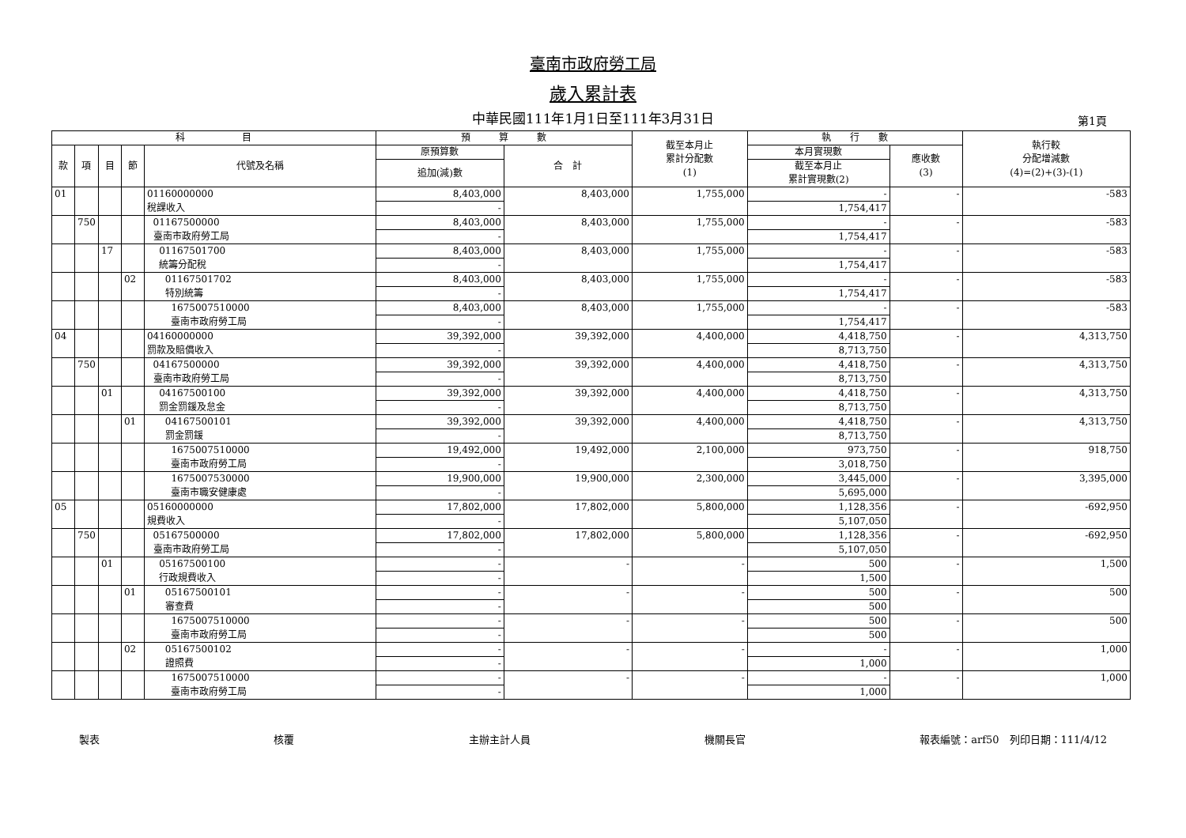臺南市政府勞工局
歲入累計表
中華民國111年1月1日至111年3月31日 第1頁
| 科 目 | | | | | 預 算 數 | | 截至本月止 累計分配數 (1) | 執 行 數 | | 執行較 分配增減數 (4)=(2)+(3)-(1) |
| --- | --- | --- | --- | --- | --- | --- | --- | --- | --- | --- |
| 款 | 項 | 目 | 節 | 代號及名稱 | 原預算數 | 合 計 | | 本月實現數 | 應收數 (3) | |
| | | | | | 追加(減)數 | | | 截至本月止 累計實現數(2) | | |
| 01 | | | | 01160000000 | 8,403,000 | 8,403,000 | 1,755,000 | - | - | -583 |
| | | | | 稅課收入 | - | | | 1,754,417 | | |
| | 750 | | | 01167500000 | 8,403,000 | 8,403,000 | 1,755,000 | - | - | -583 |
| | | | | 臺南市政府勞工局 | - | | | 1,754,417 | | |
| | | 17 | | 01167501700 | 8,403,000 | 8,403,000 | 1,755,000 | - | - | -583 |
| | | | | 統籌分配稅 | - | | | 1,754,417 | | |
| | | | 02 | 01167501702 | 8,403,000 | 8,403,000 | 1,755,000 | - | - | -583 |
| | | | | 特別統籌 | - | | | 1,754,417 | | |
| | | | | 1675007510000 | 8,403,000 | 8,403,000 | 1,755,000 | - | - | -583 |
| | | | | 臺南市政府勞工局 | - | | | 1,754,417 | | |
| 04 | | | | 04160000000 | 39,392,000 | 39,392,000 | 4,400,000 | 4,418,750 | - | 4,313,750 |
| | | | | 罰款及賠償收入 | - | | | 8,713,750 | | |
| | 750 | | | 04167500000 | 39,392,000 | 39,392,000 | 4,400,000 | 4,418,750 | - | 4,313,750 |
| | | | | 臺南市政府勞工局 | - | | | 8,713,750 | | |
| | | 01 | | 04167500100 | 39,392,000 | 39,392,000 | 4,400,000 | 4,418,750 | - | 4,313,750 |
| | | | | 罰金罰鍰及怠金 | - | | | 8,713,750 | | |
| | | | 01 | 04167500101 | 39,392,000 | 39,392,000 | 4,400,000 | 4,418,750 | - | 4,313,750 |
| | | | | 罰金罰鍰 | - | | | 8,713,750 | | |
| | | | | 1675007510000 | 19,492,000 | 19,492,000 | 2,100,000 | 973,750 | - | 918,750 |
| | | | | 臺南市政府勞工局 | - | | | 3,018,750 | | |
| | | | | 1675007530000 | 19,900,000 | 19,900,000 | 2,300,000 | 3,445,000 | - | 3,395,000 |
| | | | | 臺南市職安健康處 | - | | | 5,695,000 | | |
| 05 | | | | 05160000000 | 17,802,000 | 17,802,000 | 5,800,000 | 1,128,356 | - | -692,950 |
| | | | | 規費收入 | - | | | 5,107,050 | | |
| | 750 | | | 05167500000 | 17,802,000 | 17,802,000 | 5,800,000 | 1,128,356 | - | -692,950 |
| | | | | 臺南市政府勞工局 | - | | | 5,107,050 | | |
| | | 01 | | 05167500100 | - | - | - | 500 | - | 1,500 |
| | | | | 行政規費收入 | - | | | 1,500 | | |
| | | | 01 | 05167500101 | - | - | - | 500 | - | 500 |
| | | | | 審查費 | - | | | 500 | | |
| | | | | 1675007510000 | - | - | - | 500 | - | 500 |
| | | | | 臺南市政府勞工局 | - | | | 500 | | |
| | | | 02 | 05167500102 | - | - | - | - | - | 1,000 |
| | | | | 證照費 | - | | | 1,000 | | |
| | | | | 1675007510000 | - | - | - | - | - | 1,000 |
| | | | | 臺南市政府勞工局 | - | | | 1,000 | | |
製表 核覆 主辦主計人員 機關長官 報表編號：arf50　列印日期：111/4/12